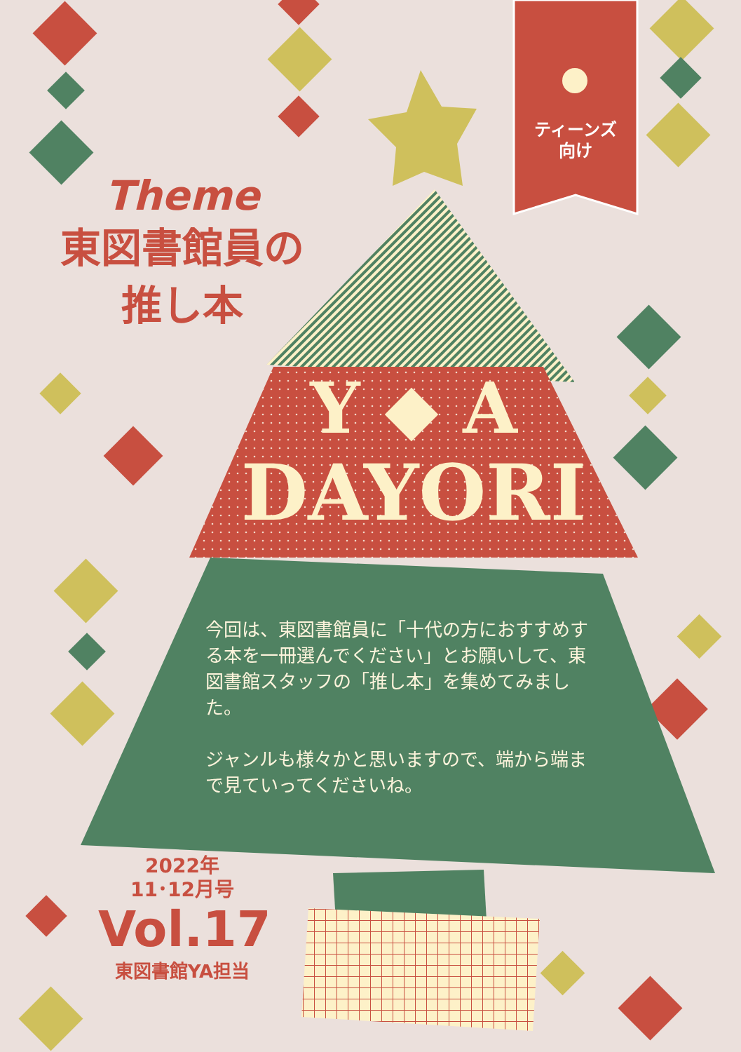Theme
東図書館員の
推し本
ティーンズ
向け
Y ◆ A
DAYORI
今回は、東図書館員に「十代の方におすすめする本を一冊選んでください」とお願いして、東図書館スタッフの「推し本」を集めてみました。
ジャンルも様々かと思いますので、端から端まで見ていってくださいね。
2022年
11･12月号
Vol.17
東図書館YA担当